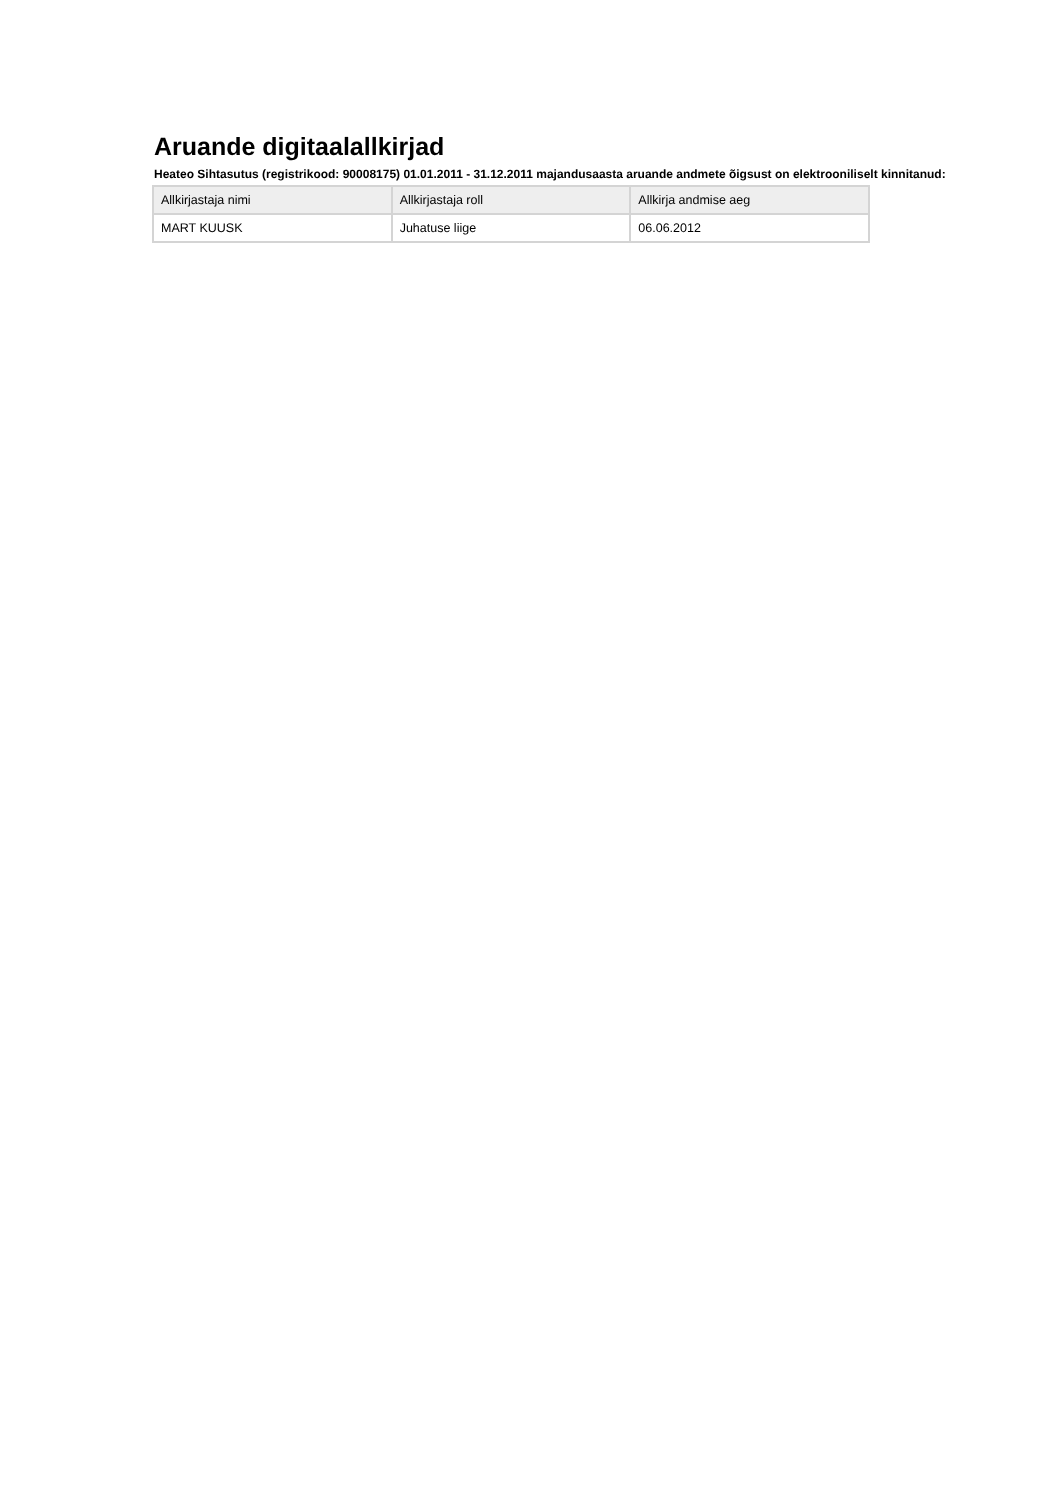Aruande digitaalallkirjad
Heateo Sihtasutus (registrikood: 90008175) 01.01.2011 - 31.12.2011 majandusaasta aruande andmete õigsust on elektrooniliselt kinnitanud:
| Allkirjastaja nimi | Allkirjastaja roll | Allkirja andmise aeg |
| --- | --- | --- |
| MART KUUSK | Juhatuse liige | 06.06.2012 |